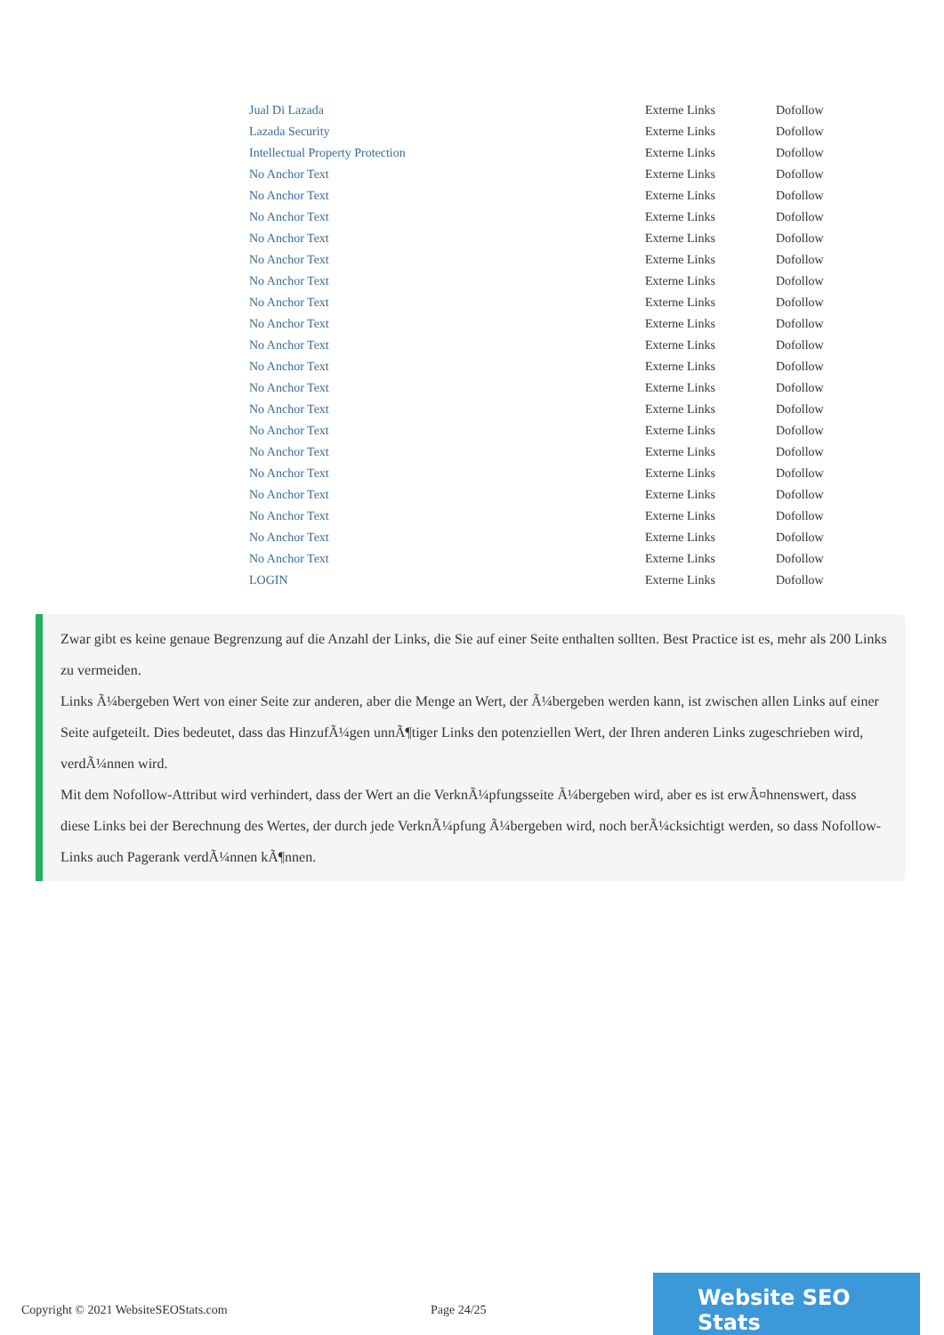| Jual Di Lazada | Externe Links | Dofollow |
| Lazada Security | Externe Links | Dofollow |
| Intellectual Property Protection | Externe Links | Dofollow |
| No Anchor Text | Externe Links | Dofollow |
| No Anchor Text | Externe Links | Dofollow |
| No Anchor Text | Externe Links | Dofollow |
| No Anchor Text | Externe Links | Dofollow |
| No Anchor Text | Externe Links | Dofollow |
| No Anchor Text | Externe Links | Dofollow |
| No Anchor Text | Externe Links | Dofollow |
| No Anchor Text | Externe Links | Dofollow |
| No Anchor Text | Externe Links | Dofollow |
| No Anchor Text | Externe Links | Dofollow |
| No Anchor Text | Externe Links | Dofollow |
| No Anchor Text | Externe Links | Dofollow |
| No Anchor Text | Externe Links | Dofollow |
| No Anchor Text | Externe Links | Dofollow |
| No Anchor Text | Externe Links | Dofollow |
| No Anchor Text | Externe Links | Dofollow |
| No Anchor Text | Externe Links | Dofollow |
| No Anchor Text | Externe Links | Dofollow |
| No Anchor Text | Externe Links | Dofollow |
| LOGIN | Externe Links | Dofollow |
Zwar gibt es keine genaue Begrenzung auf die Anzahl der Links, die Sie auf einer Seite enthalten sollten. Best Practice ist es, mehr als 200 Links zu vermeiden.
Links Ã¼bergeben Wert von einer Seite zur anderen, aber die Menge an Wert, der Ã¼bergeben werden kann, ist zwischen allen Links auf einer Seite aufgeteilt. Dies bedeutet, dass das HinzufÃ¼gen unnÃ¶tiger Links den potenziellen Wert, der Ihren anderen Links zugeschrieben wird, verdÃ¼nnen wird.
Mit dem Nofollow-Attribut wird verhindert, dass der Wert an die VerknÃ¼pfungsseite Ã¼bergeben wird, aber es ist erwÃ¤hnenswert, dass diese Links bei der Berechnung des Wertes, der durch jede VerknÃ¼pfung Ã¼bergeben wird, noch berÃ¼cksichtigt werden, so dass Nofollow-Links auch Pagerank verdÃ¼nnen kÃ¶nnen.
Copyright © 2021 WebsiteSEOStats.com Page 24/25
Website SEO Stats